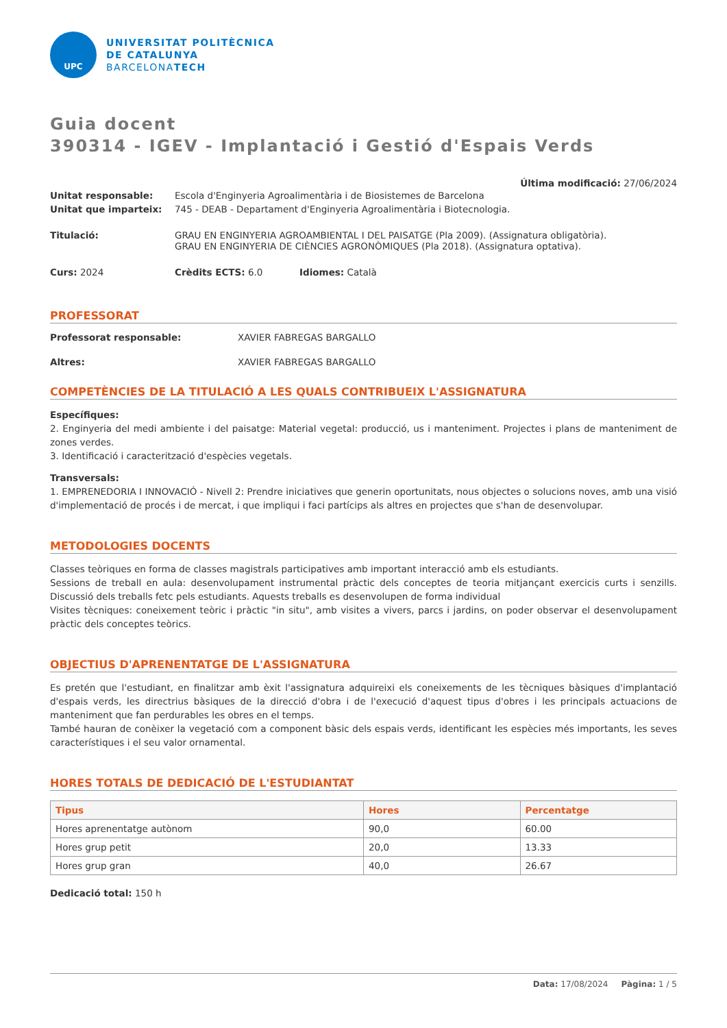UPC
UNIVERSITAT POLITÈCNICA
DE CATALUNYA
BARCELONATECH
Guia docent
390314 - IGEV - Implantació i Gestió d'Espais Verds
Última modificació: 27/06/2024
| Unitat responsable: | Escola d'Enginyeria Agroalimentària i de Biosistemes de Barcelona |
| Unitat que imparteix: | 745 - DEAB - Departament d'Enginyeria Agroalimentària i Biotecnologia. |
| Titulació: | GRAU EN ENGINYERIA AGROAMBIENTAL I DEL PAISATGE (Pla 2009). (Assignatura obligatòria). GRAU EN ENGINYERIA DE CIÈNCIES AGRONÒMIQUES (Pla 2018). (Assignatura optativa). |
Curs: 2024 Crèdits ECTS: 6.0 Idiomes: Català
PROFESSORAT
Professorat responsable: XAVIER FABREGAS BARGALLO
Altres: XAVIER FABREGAS BARGALLO
COMPETÈNCIES DE LA TITULACIÓ A LES QUALS CONTRIBUEIX L'ASSIGNATURA
Específiques:
2. Enginyeria del medi ambiente i del paisatge: Material vegetal: producció, us i manteniment. Projectes i plans de manteniment de zones verdes.
3. Identificació i caracterització d'espècies vegetals.
Transversals:
1. EMPRENEDORIA I INNOVACIÓ - Nivell 2: Prendre iniciatives que generin oportunitats, nous objectes o solucions noves, amb una visió d'implementació de procés i de mercat, i que impliqui i faci partícips als altres en projectes que s'han de desenvolupar.
METODOLOGIES DOCENTS
Classes teòriques en forma de classes magistrals participatives amb important interacció amb els estudiants.
Sessions de treball en aula: desenvolupament instrumental pràctic dels conceptes de teoria mitjançant exercicis curts i senzills. Discussió dels treballs fetc pels estudiants. Aquests treballs es desenvolupen de forma individual
Visites tècniques: coneixement teòric i pràctic "in situ", amb visites a vivers, parcs i jardins, on poder observar el desenvolupament pràctic dels conceptes teòrics.
OBJECTIUS D'APRENENTATGE DE L'ASSIGNATURA
Es pretén que l'estudiant, en finalitzar amb èxit l'assignatura adquireixi els coneixements de les tècniques bàsiques d'implantació d'espais verds, les directrius bàsiques de la direcció d'obra i de l'execució d'aquest tipus d'obres i les principals actuacions de manteniment que fan perdurables les obres en el temps.
També hauran de conèixer la vegetació com a component bàsic dels espais verds, identificant les espècies més importants, les seves característiques i el seu valor ornamental.
HORES TOTALS DE DEDICACIÓ DE L'ESTUDIANTAT
| Tipus | Hores | Percentatge |
| --- | --- | --- |
| Hores aprenentatge autònom | 90,0 | 60.00 |
| Hores grup petit | 20,0 | 13.33 |
| Hores grup gran | 40,0 | 26.67 |
Dedicació total: 150 h
Data: 17/08/2024 Pàgina: 1 / 5